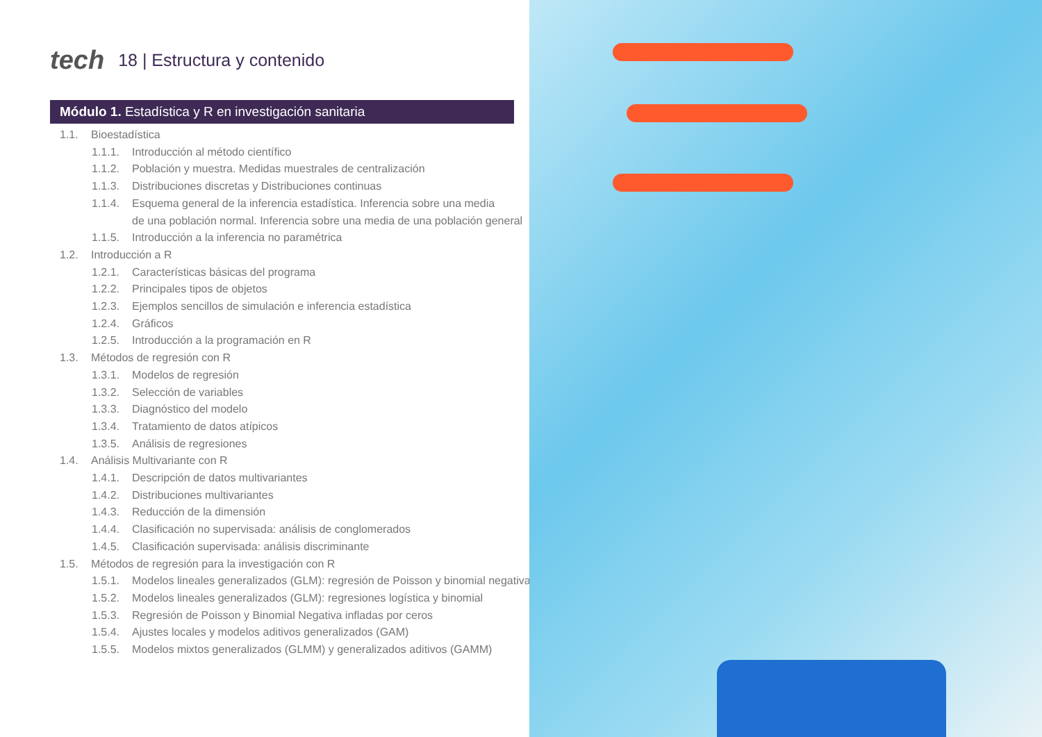tech 18 | Estructura y contenido
Módulo 1. Estadística y R en investigación sanitaria
1.1. Bioestadística
1.1.1. Introducción al método científico
1.1.2. Población y muestra. Medidas muestrales de centralización
1.1.3. Distribuciones discretas y Distribuciones continuas
1.1.4. Esquema general de la inferencia estadística. Inferencia sobre una media
de una población normal. Inferencia sobre una media de una población general
1.1.5. Introducción a la inferencia no paramétrica
1.2. Introducción a R
1.2.1. Características básicas del programa
1.2.2. Principales tipos de objetos
1.2.3. Ejemplos sencillos de simulación e inferencia estadística
1.2.4. Gráficos
1.2.5. Introducción a la programación en R
1.3. Métodos de regresión con R
1.3.1. Modelos de regresión
1.3.2. Selección de variables
1.3.3. Diagnóstico del modelo
1.3.4. Tratamiento de datos atípicos
1.3.5. Análisis de regresiones
1.4. Análisis Multivariante con R
1.4.1. Descripción de datos multivariantes
1.4.2. Distribuciones multivariantes
1.4.3. Reducción de la dimensión
1.4.4. Clasificación no supervisada: análisis de conglomerados
1.4.5. Clasificación supervisada: análisis discriminante
1.5. Métodos de regresión para la investigación con R
1.5.1. Modelos lineales generalizados (GLM): regresión de Poisson y binomial negativa
1.5.2. Modelos lineales generalizados (GLM): regresiones logística y binomial
1.5.3. Regresión de Poisson y Binomial Negativa infladas por ceros
1.5.4. Ajustes locales y modelos aditivos generalizados (GAM)
1.5.5. Modelos mixtos generalizados (GLMM) y generalizados aditivos (GAMM)